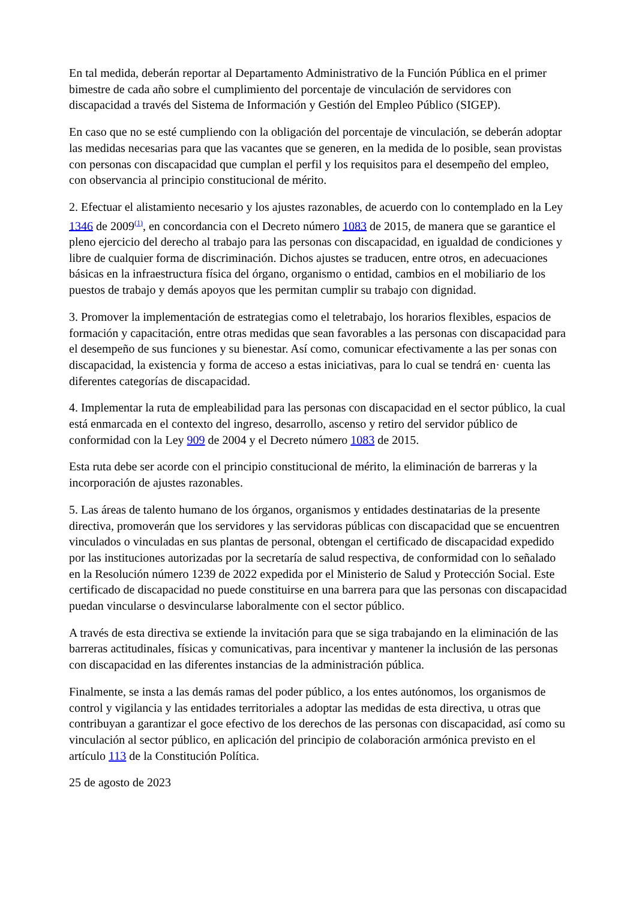En tal medida, deberán reportar al Departamento Administrativo de la Función Pública en el primer bimestre de cada año sobre el cumplimiento del porcentaje de vinculación de servidores con discapacidad a través del Sistema de Información y Gestión del Empleo Público (SIGEP).
En caso que no se esté cumpliendo con la obligación del porcentaje de vinculación, se deberán adoptar las medidas necesarias para que las vacantes que se generen, en la medida de lo posible, sean provistas con personas con discapacidad que cumplan el perfil y los requisitos para el desempeño del empleo, con observancia al principio constitucional de mérito.
2. Efectuar el alistamiento necesario y los ajustes razonables, de acuerdo con lo contemplado en la Ley 1346 de 2009<sup>(1)</sup>, en concordancia con el Decreto número 1083 de 2015, de manera que se garantice el pleno ejercicio del derecho al trabajo para las personas con discapacidad, en igualdad de condiciones y libre de cualquier forma de discriminación. Dichos ajustes se traducen, entre otros, en adecuaciones básicas en la infraestructura física del órgano, organismo o entidad, cambios en el mobiliario de los puestos de trabajo y demás apoyos que les permitan cumplir su trabajo con dignidad.
3. Promover la implementación de estrategias como el teletrabajo, los horarios flexibles, espacios de formación y capacitación, entre otras medidas que sean favorables a las personas con discapacidad para el desempeño de sus funciones y su bienestar. Así como, comunicar efectivamente a las per sonas con discapacidad, la existencia y forma de acceso a estas iniciativas, para lo cual se tendrá en· cuenta las diferentes categorías de discapacidad.
4. Implementar la ruta de empleabilidad para las personas con discapacidad en el sector público, la cual está enmarcada en el contexto del ingreso, desarrollo, ascenso y retiro del servidor público de conformidad con la Ley 909 de 2004 y el Decreto número 1083 de 2015.
Esta ruta debe ser acorde con el principio constitucional de mérito, la eliminación de barreras y la incorporación de ajustes razonables.
5. Las áreas de talento humano de los órganos, organismos y entidades destinatarias de la presente directiva, promoverán que los servidores y las servidoras públicas con discapacidad que se encuentren vinculados o vinculadas en sus plantas de personal, obtengan el certificado de discapacidad expedido por las instituciones autorizadas por la secretaría de salud respectiva, de conformidad con lo señalado en la Resolución número 1239 de 2022 expedida por el Ministerio de Salud y Protección Social. Este certificado de discapacidad no puede constituirse en una barrera para que las personas con discapacidad puedan vincularse o desvincularse laboralmente con el sector público.
A través de esta directiva se extiende la invitación para que se siga trabajando en la eliminación de las barreras actitudinales, físicas y comunicativas, para incentivar y mantener la inclusión de las personas con discapacidad en las diferentes instancias de la administración pública.
Finalmente, se insta a las demás ramas del poder público, a los entes autónomos, los organismos de control y vigilancia y las entidades territoriales a adoptar las medidas de esta directiva, u otras que contribuyan a garantizar el goce efectivo de los derechos de las personas con discapacidad, así como su vinculación al sector público, en aplicación del principio de colaboración armónica previsto en el artículo 113 de la Constitución Política.
25 de agosto de 2023